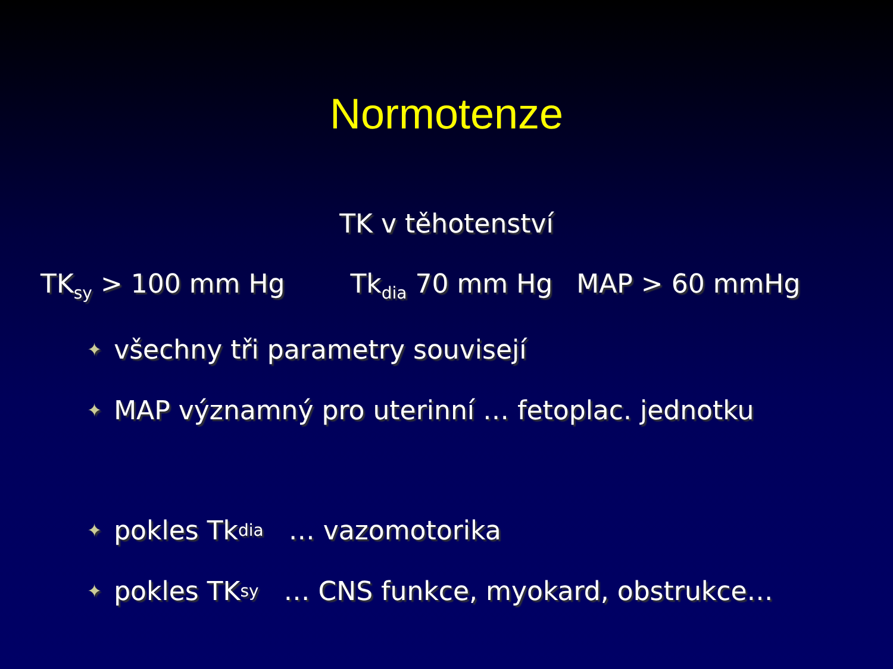Normotenze
TK v těhotenství
TK<sub>sy</sub> > 100 mm Hg Tk<sub>dia</sub> 70 mm Hg MAP > 60 mmHg
✦ všechny tři parametry souvisejí
✦ MAP významný pro uterinní … fetoplac. jednotku
✦ pokles Tk<sub>dia</sub> … vazomotorika
✦ pokles TK<sub>sy</sub> … CNS funkce, myokard, obstrukce…